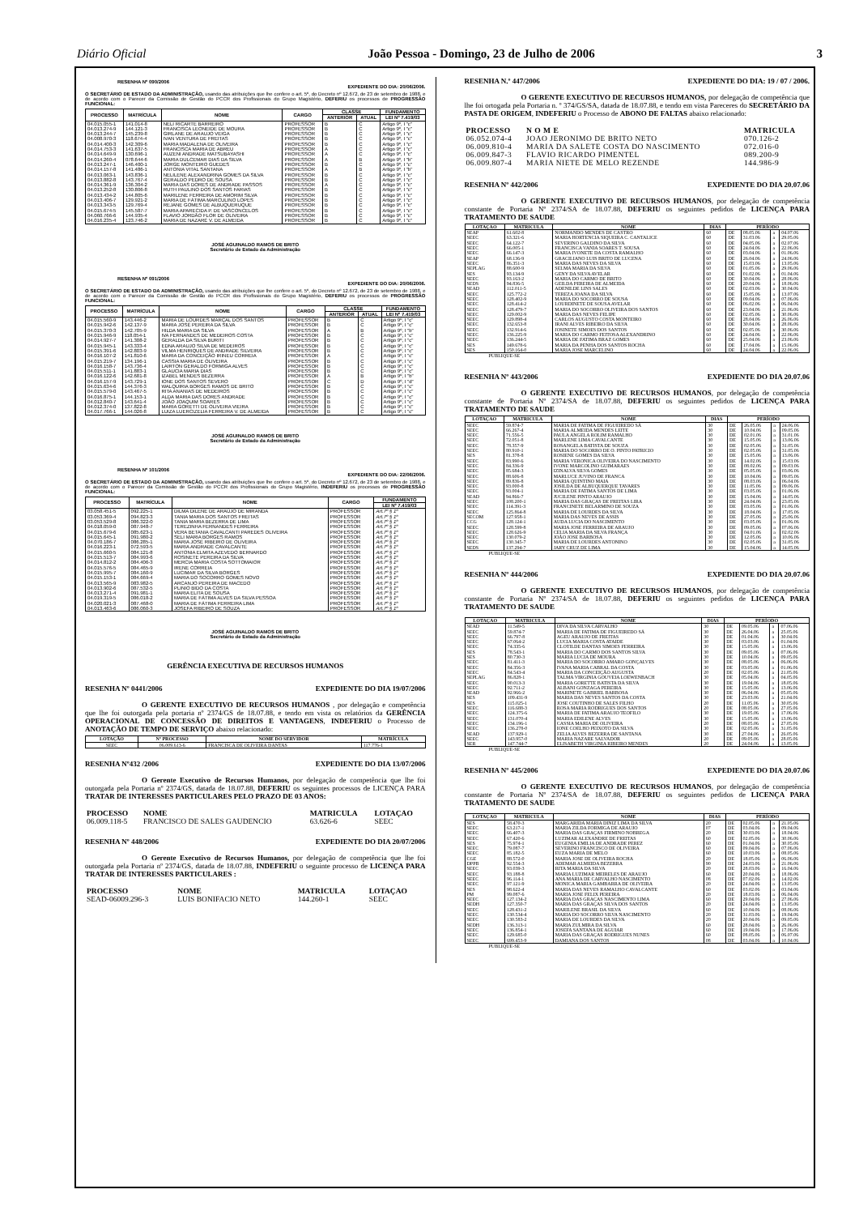Diário Oficial João Pessoa - Domingo, 23 de Julho de 2006 3
RESENHA Nº 090/2006 EXPEDIENTE DO DIA: 20/06/2006.
O SECRETÁRIO DE ESTADO DA ADMINISTRAÇÃO, usando das atribuições que lhe confere o art. 5º, do Decreto nº 12.672, de 23 de setembro de 1988, e de acordo com o Parecer da Comissão de Gestão do PCCR dos Profissionais do Grupo Magistério, DEFERIU os processos de PROGRESSÃO FUNCIONAL:
| PROCESSO | MATRÍCULA | NOME | CARGO | CLASSE | | FUNDAMENTO |
| --- | --- | --- | --- | --- | --- | --- |
| | | | | ANTERIOR | ATUAL | LEI Nº 7.419/03 |
| 04.015.055-1 | 141.014-8 | NELI RICARTE BARREIRO | PROFESSOR | B | C | Artigo 9º, I "c" |
| 04.013.274-9 | 144.121-3 | FRANCISCA LEONEIDE DE MOURA | PROFESSOR | B | C | Artigo 9º, I "c" |
| 04.013.244-7 | 145.239-8 | GIRLANE DE ARAUJO VEIGA | PROFESSOR | B | C | Artigo 9º, I "c" |
| 04.008.970-3 | 118.674-4 | IVAN VENTURA DE FREITAS | PROFESSOR | B | C | Artigo 9º, I "c" |
| 04.014.400-3 | 142.309-6 | MARIA MADALENA DE OLIVEIRA | PROFESSOR | B | C | Artigo 9º, I "c" |
| 04.014.753-3 | 141.637-5 | FRANCISCA MARIA DE ABREU | PROFESSOR | A | C | Artigo 9º, I "c" |
| 04.014.649-9 | 130.696-1 | AUZENI ANDRADE MATSUBAYASHI | PROFESSOR | A | C | Artigo 9º, I "c" |
| 04.014.260-4 | 078.644-6 | MARIA DULCEMAR DIAS DA SILVA | PROFESSOR | A | B | Artigo 9º, I "b" |
| 04.013.247-1 | 146.400-1 | JORGE MONTEIRO GUEDES | PROFESSOR | B | C | Artigo 9º, I "c" |
| 04.014.157-8 | 141.486-1 | ANTONIA VITAL SANTANA | PROFESSOR | A | B | Artigo 9º, I "b" |
| 04.013.063-1 | 143.836-1 | NELILENE ALEXANDRINA GOMES DA SILVA | PROFESSOR | B | C | Artigo 9º, I "c" |
| 04.013.882-8 | 143.767-4 | GERALDO PEDRO DE SOUSA | PROFESSOR | B | C | Artigo 9º, I "c" |
| 04.014.361-9 | 136.304-2 | MARIA DAS DORES DE ANDRADE PASSOS | PROFESSOR | A | C | Artigo 9º, I "c" |
| 04.013.252-8 | 130.806-8 | RUTH PAULINO DOS SANTOS FARIAS | PROFESSOR | B | C | Artigo 9º, I "c" |
| 04.013.434-2 | 144.805-6 | MARILENE FERREIRA DE AMORIM SILVA | PROFESSOR | B | C | Artigo 9º, I "c" |
| 04.013.406-7 | 129.921-2 | MARIA DE FÁTIMA MARCULINO LOPES | PROFESSOR | B | C | Artigo 9º, I "c" |
| 04.013.343-5 | 129.769-4 | REJANE GOMES DE ALBUQUERUQUE | PROFESSOR | B | C | Artigo 9º, I "c" |
| 04.015.674-5 | 145.587-7 | MARIA APARECIDA P. DE VASCONCELOS | PROFESSOR | B | C | Artigo 9º, I "c" |
| 04.060.766-6 | 144.935-4 | FLAVIO JORDÃO FLOR DE OLIVEIRA | PROFESSOR | B | C | Artigo 9º, I "c" |
| 04.016.235-4 | 123.746-2 | MARIA DE NAZARÉ V. DE ALMEIDA | PROFESSOR | B | C | Artigo 9º, I "c" |
JOSÉ AGUINALDO RAMOS DE BRITO
Secretário de Estado da Administração
RESENHA Nº 091/2006 EXPEDIENTE DO DIA: 20/06/2006.
O SECRETÁRIO DE ESTADO DA ADMINISTRAÇÃO, usando das atribuições que lhe confere o art. 5º, do Decreto nº 12.672, de 23 de setembro de 1988, e de acordo com o Parecer da Comissão de Gestão do PCCR dos Profissionais do Grupo Magistério, DEFERIU os processos de PROGRESSÃO FUNCIONAL:
| PROCESSO | MATRÍCULA | NOME | CARGO | CLASSE | | FUNDAMENTO |
| --- | --- | --- | --- | --- | --- | --- |
| | | | | ANTERIOR | ATUAL | LEI Nº 7.419/03 |
| 04.015.560-9 | 143.446-2 | MARIA DE LOURDES MARÇAL DOS SANTOS | PROFESSOR | B | C | Artigo 9º, I "c" |
| 04.015.942-6 | 142.137-9 | MARIA JOSÉ PEREIRA DA SILVA | PROFESSOR | B | C | Artigo 9º, I "c" |
| 04.015.370-3 | 142.705-9 | HILDA MARIA DA SILVA | PROFESSOR | A | B | Artigo 9º, I "b" |
| 04.015.946-9 | 118.054-1 | IVA FERNANDES DE MEDEIROS COSTA | PROFESSOR | B | C | Artigo 9º, I "c" |
| 04.014.927-7 | 141.308-2 | GERALDA DA SILVA BURITI | PROFESSOR | B | C | Artigo 9º, I "c" |
| 04.015.945-1 | 143.333-4 | EDNA ARAUJO SILVA DE MEDEIROS | PROFESSOR | B | C | Artigo 9º, I "c" |
| 04.015.391-6 | 142.803-9 | VILMA HENRIQUES DE ANDRADE SILVEIRA | PROFESSOR | B | C | Artigo 9º, I "c" |
| 04.016.107-2 | 141.810-6 | MARIA DA CONCEIÇÃO IRINEU CORREIA | PROFESSOR | A | C | Artigo 9º, I "c" |
| 04.015.219-7 | 134.196-1 | CASSIA MARIA DE OLIVEIRA | PROFESSOR | B | C | Artigo 9º, I "c" |
| 04.016.158-7 | 143.736-4 | LAIRTON GERALDO FORMIGA ALVES | PROFESSOR | B | C | Artigo 9º, I "c" |
| 04.015.511-1 | 141.883-1 | GLAUCIA MARIA DIAS | PROFESSOR | B | C | Artigo 9º, I "c" |
| 04.016.122-6 | 142.681-8 | IZABEL MENDES BEZERRA | PROFESSOR | A | B | Artigo 9º, I "b" |
| 04.016.157-9 | 143.729-1 | IONE DOS SANTOS SEVERO | PROFESSOR | C | D | Artigo 9º, I "d" |
| 04.015.634-6 | 144.376-3 | WALQUIRIA BORGES RAMOS DE BRITO | PROFESSOR | B | C | Artigo 9º, I "c" |
| 04.015.579-0 | 143.467-5 | RITA ANANIAS DE MEDEIROS | PROFESSOR | B | C | Artigo 9º, I "c" |
| 04.016.875-1 | 144.153-1 | ALDA MARIA DAS DORES ANDRADE | PROFESSOR | B | C | Artigo 9º, I "c" |
| 04.012.840-7 | 143.641-4 | JOÃO JOAQUIM SOARES | PROFESSOR | B | C | Artigo 9º, I "c" |
| 04.012.374-0 | 137.822-8 | MARIA GORETTI DE OLIVEIRA VIEIRA | PROFESSOR | B | C | Artigo 9º, I "c" |
| 04.017.766-1 | 144.026-8 | LUIZA LUERCIZELIA FERREIRA V. DE ALMEIDA | PROFESSOR | B | C | Artigo 9º, I "c" |
JOSÉ AGUINALDO RAMOS DE BRITO
Secretário de Estado da Administração
RESENHA Nº 101/2006 EXPEDIENTE DO DIA: 22/06/2006.
O SECRETÁRIO DE ESTADO DA ADMINISTRAÇÃO, usando das atribuições que lhe confere o art. 5º, do Decreto nº 12.672, de 23 de setembro de 1988, e de acordo com o Parecer da Comissão de Gestão do PCCR dos Profissionais do Grupo Magistério, INDEFERIU os processos de PROGRESSÃO FUNCIONAL:
| PROCESSO | MATRÍCULA | NOME | CARGO | FUNDAMENTO |
| --- | --- | --- | --- | --- |
| | | | | LEI Nº 7.419/03 |
| 03.058.451-5 | 092.225-1 | DILMA DILENE DE ARAÚJO DE MIRANDA | PROFESSOR | Art.7º § 1º |
| 03.053.369-4 | 094.823-3 | TANIA MARIA DOS SANTOS FREITAS | PROFESSOR | Art.7º § 1º |
| 03.053.529-8 | 086.322-0 | TANIA MARIA BEZERRA DE LIMA | PROFESSOR | Art.7º § 1º |
| 04.018.059-0 | 087.948-7 | TEREZINHA FERNANDES FERREIRA | PROFESSOR | Art.7º § 1º |
| 04.015.679-6 | 085.623-1 | VERA BETANIA CAVALCANTI PAREDES OLIVEIRA | PROFESSOR | Art.7º § 1º |
| 04.015.645-1 | 091.980-2 | SELI MARIA BORGES RAMOS | PROFESSOR | Art.7º § 1º |
| 04.070.186-7 | 086.285-1 | MARIA JOSÉ RIBEIRO DE OLIVEIRA | PROFESSOR | Art.7º § 1º |
| 04.016.223-1 | 072.593-5 | MARIA ANDRADE CAVALCANTE | PROFESSOR | Art.7º § 1º |
| 04.015.660-5 | 084.121-8 | ANTONIA ELMITA AZEVEDO BERNARDO | PROFESSOR | Art.7º § 1º |
| 04.015.513-7 | 084.993-6 | ROSINETE PEREIRA DA SILVA | PROFESSOR | Art.7º § 1º |
| 04.014.812-2 | 084.406-3 | MERCIA MARIA COSTA SOTTOMAIOR | PROFESSOR | Art.7º § 1º |
| 04.015.576-5 | 084.465-9 | IRENE CORREIA | PROFESSOR | Art.7º § 1º |
| 04.015.995-7 | 084.160-9 | LUCIMAR DA SILVA BORGES | PROFESSOR | Art.7º § 1º |
| 04.015.153-1 | 084.669-4 | MARIA DO SOCORRO GOMES NOVO | PROFESSOR | Art.7º § 1º |
| 04.013.565-9 | 083.982-5 | ARCANJO PEREIRA DE MACEDO | PROFESSOR | Art.7º § 1º |
| 04.013.902-6 | 087.532-5 | PLINIO BIDO DA COSTA | PROFESSOR | Art.7º § 1º |
| 04.013.271-4 | 091.981-1 | MARIA ELITA DE SOUSA | PROFESSOR | Art.7º § 1º |
| 04.019.319-5 | 086.018-2 | MARIA DE FÁTIMA ALVES DA SILVA PESSOA | PROFESSOR | Art.7º § 1º |
| 04.020.021-3 | 087.468-0 | MARIA DE FÁTIMA FERREIRA LIMA | PROFESSOR | Art.7º § 1º |
| 04.013.463-6 | 086.060-3 | JOSEFA RIBEIRO DE SOUZA | PROFESSOR | Art.7º § 1º |
JOSÉ AGUINALDO RAMOS DE BRITO
Secretário de Estado da Administração
GERÊNCIA EXECUTIVA DE RECURSOS HUMANOS
RESENHA Nº 0441/2006 EXPEDIENTE DO DIA 19/07/2006
O GERENTE EXECUTIVO DE RECURSOS HUMANOS , por delegação e competência que lhe foi outorgada pela portaria nº 2374/GS de 18.07.88, e tendo em vista os relatórios da GERÊNCIA OPERACIONAL DE CONCESSÃO DE DIREITOS E VANTAGENS, INDEFERIU o Processo de ANOTAÇÃO DE TEMPO DE SERVIÇO abaixo relacionado:
| LOTAÇÃO | Nº PROCESSO | NOME DO SERVIDOR | MATRÍCULA |
| --- | --- | --- | --- |
| SEEC | 06.009.613-6 | FRANCISCA DE OLIVEIRA DANTAS | 117.776-1 |
RESENHA Nº432 /2006 EXPEDIENTE DO DIA 13/07/2006
O Gerente Executivo de Recursos Humanos, por delegação de competência que lhe foi outorgada pela Portaria nº 2374/GS, datada de 18.07.88, DEFERIU os seguintes processos de LICENÇA PARA TRATAR DE INTERESSES PARTICULARES PELO PRAZO DE 03 ANOS:
| PROCESSO | NOME | MATRÍCULA | LOTAÇÃO |
| 06.009.118-5 | FRANCISCO DE SALES GAUDENCIO | 63.626-6 | SEEC |
RESENHA Nº 448/2006 EXPEDIENTE DO DIA 20/07/2006
O Gerente Executivo de Recursos Humanos, por delegação de competência que lhe foi outorgada pela Portaria nº 2374/GS, datada de 18.07.88, INDEFERIU o seguinte processo de LICENÇA PARA TRATAR DE INTERESSES PARTICULARES :
| PROCESSO | NOME | MATRÍCULA | LOTAÇÃO |
| SEAD-06009.296-3 | LUIS BONIFACIO NETO | 144.260-1 | SEEC |
RESENHA N.º 447/2006 EXPEDIENTE DO DIA: 19 / 07 / 2006.
O GERENTE EXECUTIVO DE RECURSOS HUMANOS, por delegação de competência que lhe foi ortogada pela Portaria n. º 374/GS/SA, datada de 18.07.88, e tendo em vista Pareceres do SECRETÁRIO DA PASTA DE ORIGEM, INDEFERIU o Processo de ABONO DE FALTAS abaixo relacionado:
| PROCESSO | N O M E | MATRÍCULA |
| 06.052.074-4 | JOÃO JERONIMO DE BRITO NETO | 070.126-2 |
| 06.009.810-4 | MARIA DA SALETE COSTA DO NASCIMENTO | 072.016-0 |
| 06.009.847-3 | FLAVIO RICARDO PIMENTEL | 089.200-9 |
| 06.009.807-4 | MARIA NIETE DE MELO REZENDE | 144.986-9 |
RESENHA Nº 442/2006 EXPEDIENTE DO DIA 20.07.06
O GERENTE EXECUTIVO DE RECURSOS HUMANOS, por delegação de competência constante de Portaria Nº 2374/SA de 18.07.88, DEFERIU os seguintes pedidos de LICENÇA PARA TRATAMENTO DE SAUDE
| LOTAÇAO | MATRICULA | NOME | DIAS | PERÍODO | | | |
| --- | --- | --- | --- | --- | --- | --- | --- |
| SEAP | 61.602-8 | NORMANDO MENDES DE CASTRO | 60 | DE | 08.05.06 | a | 04.07.06 |
| SEEC | 63.321-6 | MARIA HORTENCIA SIQUEIRA C. CANTALICE | 60 | DE | 31.03.06 | a | 29.05.06 |
| SEEC | 64.122-7 | SEVERINO GALDINO DA SILVA | 60 | DE | 04.05.06 | a | 02.07.06 |
| SEEC | 66.005-1 | FRANCISCA VANIA SOARES T. SOUSA | 60 | DE | 24.04.06 | a | 22.06.06 |
| SEEC | 66.147-3 | MARIA IVONETE DA COSTA RAMALHO | 60 | DE | 03.04.06 | a | 01.06.06 |
| SEAP | 68.136-9 | GRACILIANO LUIS BRITO DE LUCENA | 60 | DE | 26.04.06 | a | 24.06.06 |
| SEEC | 86.351-3 | MARIA DAS NEVES DA SILVA | 60 | DE | 15.03.06 | a | 13.05.06 |
| SEPLAG | 88.600-9 | SELMA MARIA DA SILVA | 60 | DE | 01.05.06 | a | 29.06.06 |
| SES | 93.134-9 | GENY DA SILVA AVELAR | 60 | DE | 01.02.06 | a | 01.04.06 |
| SEEC | 93.163-2 | MARIA DO CARMO DE BRITO | 60 | DE | 30.04.06 | a | 28.06.06 |
| SEDS | 94.836-5 | GEILDA PEREIRA DE ALMEIDA | 60 | DE | 20.04.06 | a | 18.06.06 |
| SEAD | 112.011-5 | ADENILDE LINS SALES | 60 | DE | 02.03.06 | a | 30.04.06 |
| SEEC | 125.772-2 | TEREZA JOANA DA SILVA | 60 | DE | 15.05.06 | a | 13.07.06 |
| SEEC | 128.402-9 | MARIA DO SOCORRO DE SOUSA | 60 | DE | 09.04.06 | a | 07.06.06 |
| SEEC | 128.414-2 | LOURDINETE DE SOUSA AVELAR | 60 | DE | 06.02.06 | a | 06.04.06 |
| SEEC | 128.479-7 | MARIA DO SOCORRO OLIVEIRA DOS SANTOS | 60 | DE | 23.04.06 | a | 21.06.06 |
| SEEC | 129.002-9 | MARIA DAS NEVES FELIPE | 60 | DE | 02.05.06 | a | 30.06.06 |
| SEEC | 129.898-4 | CARLOS AUGUSTO COSTA MONTEIRO | 60 | DE | 28.04.06 | a | 26.06.06 |
| SEEC | 132.653-8 | IRANI ALVES RIBEIRO DA SILVA | 60 | DE | 30.04.06 | a | 28.06.06 |
| SEEC | 132.914-6 | JOSINETE SIMOES DOS SANTOS | 60 | DE | 02.05.06 | a | 30.06.06 |
| SEEC | 136.225-9 | MARIA DO CARMO FEITOSA ALEXANDRINO | 60 | DE | 24.04.06 | a | 22.06.06 |
| SEEC | 136.244-5 | MARIA DE FATIMA BRAZ GOMES | 60 | DE | 25.04.06 | a | 23.06.06 |
| SES | 149.678-6 | MARIA DA PENHA DOS SANTOS ROCHA | 60 | DE | 17.04.06 | a | 15.06.06 |
| SES | 150.164-0 | MARIA JOSE MARCELINO | 60 | DE | 24.04.06 | a | 22.06.06 |
PUBLIQUE-SE
RESENHA Nº 443/2006 EXPEDIENTE DO DIA 20.07.06
O GERENTE EXECUTIVO DE RECURSOS HUMANOS, por delegação de competência constante de Portaria Nº 2374/SA de 18.07.88, DEFERIU os seguintes pedidos de LICENÇA PARA TRATAMENTO DE SAUDE
| LOTAÇAO | MATRICULA | NOME | DIAS | PERÍODO | | | |
| --- | --- | --- | --- | --- | --- | --- | --- |
| SEEC | 59.874-7 | MARIA DE FATIMA DE FIGUEIREDO SÁ | 30 | DE | 26.05.06 | a | 24.06.06 |
| SEEC | 66.267-4 | MARIA ALMEIDA MENDES LEITE | 30 | DE | 10.04.06 | a | 09.05.06 |
| SEEC | 71.556-5 | PAULA ANGELA ROLIM RAMALHO | 30 | DE | 02.01.06 | a | 31.01.06 |
| SEEC | 72.051-8 | MARLENE LIMA CAVALCANTE | 30 | DE | 15.05.06 | a | 13.06.06 |
| SEEC | 78.357-9 | ROSANGELA BATISTA DE SOUZA | 30 | DE | 02.05.06 | a | 31.05.06 |
| SEEC | 80.910-1 | MARIA DO SOCORRO DE O. PINTO PATRICIO | 30 | DE | 02.05.06 | a | 31.05.06 |
| SES | 81.378-8 | ROSIENE GOMES DA SILVA | 30 | DE | 15.05.06 | a | 13.06.06 |
| SEEC | 83.990-6 | MARIA VERONICA OLIVEIRA DO NASCIMENTO | 30 | DE | 14.02.06 | a | 15.03.06 |
| SEEC | 84.336-9 | IVONE MARCOLINO GUIMARAES | 30 | DE | 08.02.06 | a | 09.03.06 |
| SEEC | 85.684-3 | IZINALVA SILVA GOMES | 30 | DE | 05.05.06 | a | 03.06.06 |
| SEEC | 88.606-8 | MARLUCE JUVINO DE FRANCA | 30 | DE | 10.04.06 | a | 09.05.06 |
| SEEC | 89.836-8 | MARIA QUINTINO MAIA | 30 | DE | 08.03.06 | a | 06.04.06 |
| SEEC | 93.000-8 | JOSILDA DE ALBUQUERQUE TAVARES | 30 | DE | 11.05.06 | a | 09.06.06 |
| SEEC | 93.004-1 | MARIA DE FATIMA SANTOS DE LIMA | 30 | DE | 03.05.06 | a | 01.06.06 |
| SEAD | 94.866-7 | JUCILENE PINTO ARAUJO | 30 | DE | 15.04.06 | a | 14.05.06 |
| SEEC | 108.200-1 | MARIA DAS GRAÇAS DE FREITAS LIRA | 30 | DE | 24.04.06 | a | 23.05.06 |
| SEEC | 114.391-3 | FRANCINETE BELARMINO DE SOUZA | 30 | DE | 03.05.06 | a | 01.06.06 |
| SEEC | 125.864-8 | MARIA DE LOURDES DA SILVA | 30 | DE | 18.04.06 | a | 17.05.06 |
| SECOM | 127.958-1 | MARIA DAS NEVES DE ASSIS | 30 | DE | 27.05.06 | a | 25.06.06 |
| CCG | 128.124-1 | AUDA LUCIA DO NASCIMENTO | 30 | DE | 03.05.06 | a | 01.06.06 |
| SEEC | 128.599-8 | MARIA JOSE FERREIRA DE ARAUJO | 30 | DE | 09.05.06 | a | 07.06.06 |
| SEEC | 128.626-9 | CELIA MARIA DA SILVA FRANÇA | 30 | DE | 04.01.06 | a | 02.02.06 |
| SEEC | 130.079-2 | JOÃO JOSE BARBOSA | 30 | DE | 12.05.06 | a | 10.06.06 |
| SEEC | 130.345-7 | MARIA DE LOURDES ANTONINO | 30 | DE | 02.05.06 | a | 31.05.06 |
| SEDS | 137.294-7 | JARY CRUZ DE LIMA | 30 | DE | 15.04.06 | a | 14.05.06 |
PUBLIQUE-SE
RESENHA Nº 444/2006 EXPEDIENTE DO DIA 20.07.06
O GERENTE EXECUTIVO DE RECURSOS HUMANOS, por delegação de competência constante de Portaria Nº 2374/SA de 18.07.88, DEFERIU os seguintes pedidos de LICENÇA PARA TRATAMENTO DE SAUDE
| LOTAÇAO | MATRICULA | NOME | DIAS | PERÍODO | | | |
| --- | --- | --- | --- | --- | --- | --- | --- |
| SEAD | 11.549-5 | DIVA DA SILVA CARVALHO | 30 | DE | 09.05.06 | a | 07.06.06 |
| SEEC | 59.874-7 | MARIA DE FATIMA DE FIGUEIREDO SÁ | 30 | DE | 26.04.06 | a | 25.05.06 |
| SEEC | 66.797-8 | AGEU ARAUJO DE FREITAS | 30 | DE | 01.04.06 | a | 30.04.06 |
| SEEC | 67.064-2 | LUCIA MARIA COSTA ATAIDE | 30 | DE | 03.03.06 | a | 01.04.06 |
| SEEC | 74.335-6 | CLOTILDE DANTAS SIMOES FERREIRA | 30 | DE | 15.05.06 | a | 13.06.06 |
| SES | 78.543-1 | MARIA DO CARMO DOS SANTOS SILVA | 30 | DE | 09.05.06 | a | 07.06.06 |
| SES | 80.730-3 | MARIA LUCIA DE MOURA | 30 | DE | 10.04.06 | a | 09.05.06 |
| SEEC | 81.411-3 | MARIA DO SOCORRO AMARO GONÇALVES | 30 | DE | 08.05.06 | a | 06.06.06 |
| SEEC | 84.356-3 | IVANA MARIA CABRAL DA COSTA | 30 | DE | 03.05.06 | a | 01.06.06 |
| SEEC | 84.543-4 | MARIA DA CONCEIÇÃO AUGUSTA | 20 | DE | 02.05.06 | a | 21.05.06 |
| SEPLAG | 86.828-1 | TALMA VIRGINIA GOUVEIA LOEWENBACH | 30 | DE | 05.04.06 | a | 04.05.06 |
| SEEC | 90.013-3 | MARIA GORETTE BATISTA DA SILVA | 30 | DE | 19.04.06 | a | 18.05.06 |
| SEEC | 92.711-2 | ALBANI GONZAGA PEREIRA | 30 | DE | 15.05.06 | a | 13.06.06 |
| SEAD | 92.966-2 | MARINETE GABRIEL BARBOSA | 30 | DE | 06.04.06 | a | 05.05.06 |
| SES | 109.431-9 | MARIA DAS NEVES SANTOS DA COSTA | 30 | DE | 23.03.06 | a | 21.04.06 |
| SES | 115.025-1 | JOSE COUTINHO DE SALES FILHO | 20 | DE | 11.05.06 | a | 30.05.06 |
| SEEC | 116.688-3 | ROSA MARIA RODRIGUES DOS SANTOS | 20 | DE | 08.05.06 | a | 27.05.06 |
| SEEC | 124.375-6 | MARIA DE FATIMA ARAUJO TEOFILO | 30 | DE | 19.05.06 | a | 17.06.06 |
| SEEC | 131.070-4 | MARIA EDILENE ALVES | 30 | DE | 15.05.06 | a | 13.06.06 |
| SEEC | 134.196-1 | CASSIA MARIA DE OLIVEIRA | 20 | DE | 08.05.06 | a | 27.05.06 |
| SEEC | 136.278-0 | IONE COELHO PEIXOTO DA SILVA | 30 | DE | 02.05.06 | a | 31.05.06 |
| SEAD | 137.929-1 | ZELIA ALVES BEZERRA DE SANTANA | 30 | DE | 27.04.06 | a | 26.05.06 |
| SEEC | 143.957-0 | MARIA NAZARE SALVADOR | 20 | DE | 09.05.06 | a | 28.05.06 |
| SER | 147.744-7 | ELISABETH VIRGINIA RIBEIRO MENDES | 20 | DE | 24.04.06 | a | 13.05.06 |
PUBLIQUE-SE
RESENHA Nº 445/2006 EXPEDIENTE DO DIA 20.07.06
O GERENTE EXECUTIVO DE RECURSOS HUMANOS, por delegação de competência constante de Portaria Nº 2374/SA de 18.07.88, DEFERIU os seguintes pedidos de LICENÇA PARA TRATAMENTO DE SAUDE
| LOTAÇAO | MATRICULA | NOME | DIAS | PERÍODO | | | |
| --- | --- | --- | --- | --- | --- | --- | --- |
| SES | 58.470-3 | MARGARIDA MARIA DINIZ LIMA DA SILVA | 20 | DE | 02.05.06 | a | 21.05.06 |
| SEEC | 63.217-1 | MARIA ZILDA FORMIGA DE ARAUJO | 07 | DE | 03.04.06 | a | 09.04.06 |
| SEEC | 66.407-3 | MARIA DAS GRAÇAS FIRMINO NOBREGA | 20 | DE | 30.03.06 | a | 18.04.06 |
| SEEC | 67.420-6 | LUZIMAR ALEXANDRE DE FREITAS | 60 | DE | 02.05.06 | a | 30.06.06 |
| SES | 75.974-1 | EUGENIA EMILIA DE ANDRADE PEREZ | 60 | DE | 01.04.06 | a | 30.05.06 |
| SEEC | 79.087-7 | SEVERINO FRANCISCO DE OLIVEIRA | 60 | DE | 09.04.06 | a | 07.06.06 |
| SEEC | 85.182-5 | EUZA MARIA DE MELO | 60 | DE | 10.03.06 | a | 08.05.06 |
| CGE | 88.572-0 | MARIA JOSE DE OLIVEIRA ROCHA | 20 | DE | 18.05.06 | a | 06.06.06 |
| DPPB | 92.554-3 | ADEMAR ALMEIDA BEZERRA | 90 | DE | 24.03.06 | a | 21.06.06 |
| SEEC | 93.039-3 | RITA MARIA DA SILVA | 20 | DE | 28.03.06 | a | 16.04.06 |
| SEEC | 93.188-8 | MARIA LUZIMAR MEIRELES DE ARAUJO | 60 | DE | 20.04.06 | a | 18.06.06 |
| SEEC | 96.114-1 | ANA MARIA DE CARVALHO NASCIMENTO | 08 | DE | 07.02.06 | a | 14.02.06 |
| SEEC | 97.121-9 | MONICA MARIA GAMBARRA DE OLIVEIRA | 20 | DE | 24.04.06 | a | 13.05.06 |
| SES | 98.622-4 | MARIA DAS NEVES RAMALHO CAVALCANTE | 60 | DE | 03.02.06 | a | 03.04.06 |
| PM | 99.087-6 | MARIA JOSE FELIX PEREIRA | 20 | DE | 18.03.06 | a | 06.04.06 |
| SEEC | 127.134-2 | MARIA DAS GRAÇAS NASCIMENTO LIMA | 60 | DE | 29.04.06 | a | 27.06.06 |
| SEDH | 127.350-7 | MARIA DAS GRAÇAS SILVA DOS SANTOS | 20 | DE | 24.04.06 | a | 13.05.06 |
| SEEC | 128.431-2 | MARILENE BRASIL DA SILVA | 60 | DE | 10.04.06 | a | 08.06.06 |
| SEEC | 130.534-4 | MARIA DO SOCORRO SILVA NASCIMENTO | 20 | DE | 31.03.06 | a | 19.04.06 |
| SEEC | 130.583-2 | MARIA DE LOURDES DA SILVA | 20 | DE | 20.04.06 | a | 09.05.06 |
| SEDH | 136.313-1 | MARIA ZULMIRA DA SILVA | 60 | DE | 28.04.06 | a | 26.06.06 |
| SEEC | 136.854-1 | JOSEFA SANTANA DE AGUIAR | 60 | DE | 19.04.06 | a | 17.06.06 |
| SEEC | 129.685-0 | MARIA DAS GRAÇAS RODRIGUES NUNES | 60 | DE | 08.05.06 | a | 06.07.06 |
| SEEC | 699.453-9 | DAMIANA DOS SANTOS | 08 | DE | 03.04.06 | a | 10.04.06 |
PUBLIQUE-SE